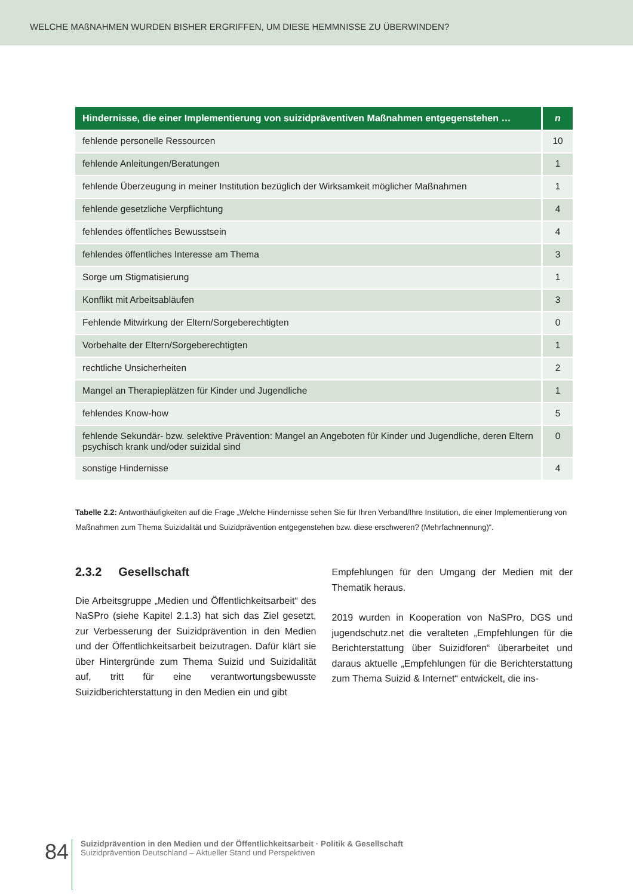WELCHE MAßNAHMEN WURDEN BISHER ERGRIFFEN, UM DIESE HEMMNISSE ZU ÜBERWINDEN?
| Hindernisse, die einer Implementierung von suizidpräventiven Maßnahmen entgegenstehen … | n |
| --- | --- |
| fehlende personelle Ressourcen | 10 |
| fehlende Anleitungen/Beratungen | 1 |
| fehlende Überzeugung in meiner Institution bezüglich der Wirksamkeit möglicher Maßnahmen | 1 |
| fehlende gesetzliche Verpflichtung | 4 |
| fehlendes öffentliches Bewusstsein | 4 |
| fehlendes öffentliches Interesse am Thema | 3 |
| Sorge um Stigmatisierung | 1 |
| Konflikt mit Arbeitsabläufen | 3 |
| Fehlende Mitwirkung der Eltern/Sorgeberechtigten | 0 |
| Vorbehalte der Eltern/Sorgeberechtigten | 1 |
| rechtliche Unsicherheiten | 2 |
| Mangel an Therapieplätzen für Kinder und Jugendliche | 1 |
| fehlendes Know-how | 5 |
| fehlende Sekundär- bzw. selektive Prävention: Mangel an Angeboten für Kinder und Jugendliche, deren Eltern psychisch krank und/oder suizidal sind | 0 |
| sonstige Hindernisse | 4 |
Tabelle 2.2: Antworthäufigkeiten auf die Frage „Welche Hindernisse sehen Sie für Ihren Verband/Ihre Institution, die einer Implementierung von Maßnahmen zum Thema Suizidalität und Suizidprävention entgegenstehen bzw. diese erschweren? (Mehrfachnennung)“.
2.3.2 Gesellschaft
Die Arbeitsgruppe „Medien und Öffentlichkeitsarbeit“ des NaSPro (siehe Kapitel 2.1.3) hat sich das Ziel gesetzt, zur Verbesserung der Suizidprävention in den Medien und der Öffentlichkeitsarbeit beizutragen. Dafür klärt sie über Hintergründe zum Thema Suizid und Suizidalität auf, tritt für eine verantwortungsbewusste Suizidberichterstattung in den Medien ein und gibt
Empfehlungen für den Umgang der Medien mit der Thematik heraus.
2019 wurden in Kooperation von NaSPro, DGS und jugendschutz.net die veralteten „Empfehlungen für die Berichterstattung über Suizidforen“ überarbeitet und daraus aktuelle „Empfehlungen für die Berichterstattung zum Thema Suizid & Internet“ entwickelt, die ins-
84
Suizidprävention in den Medien und der Öffentlichkeitsarbeit · Politik & Gesellschaft
Suizidprävention Deutschland – Aktueller Stand und Perspektiven